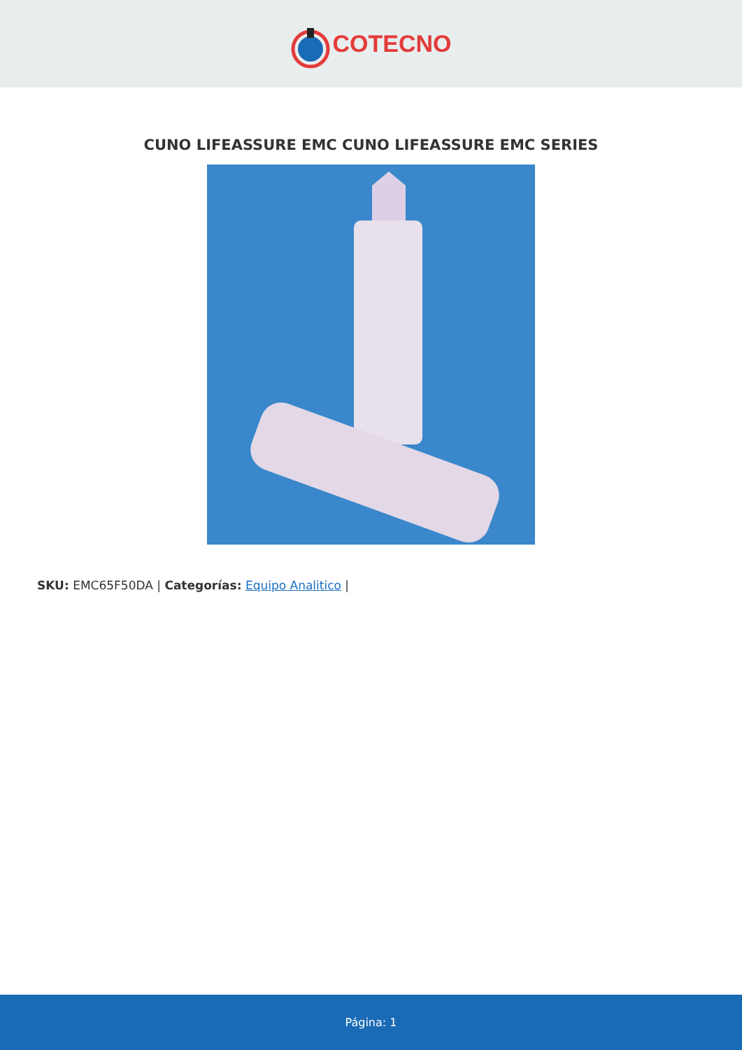COTECNO
CUNO LIFEASSURE EMC CUNO LIFEASSURE EMC SERIES
SKU: EMC65F50DA | Categorías: Equipo Analitico |
Página: 1